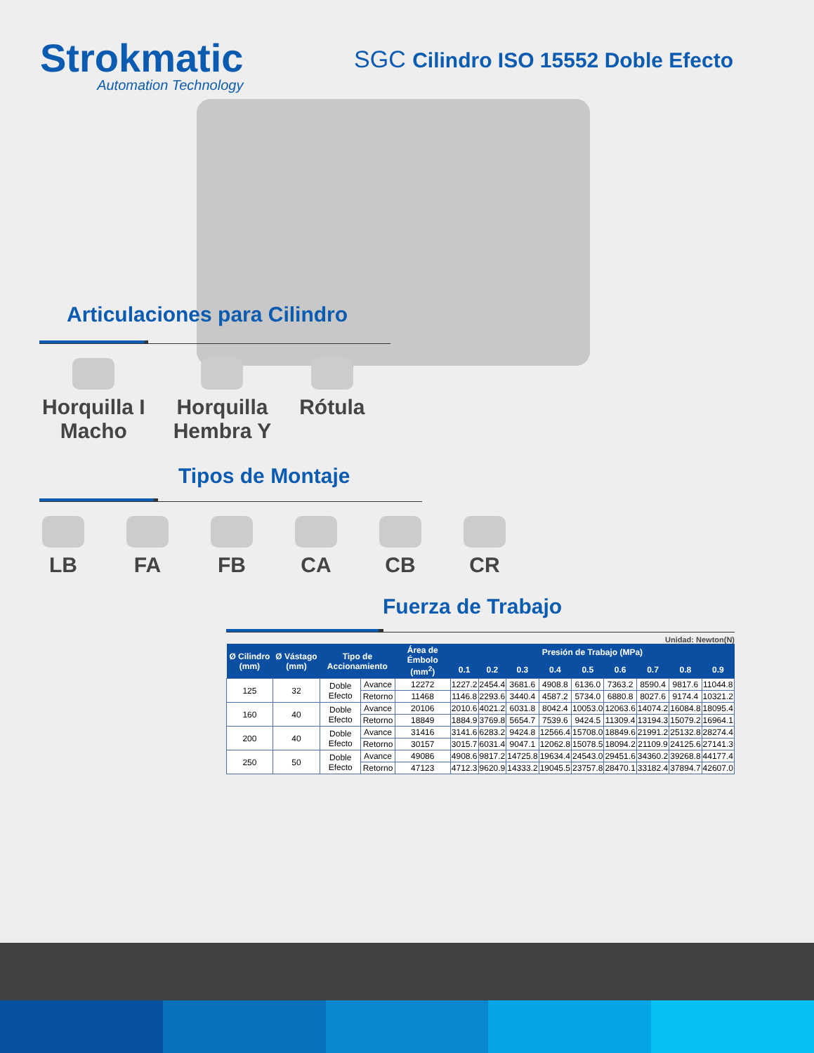Strokmatic
Automation Technology
SGC Cilindro ISO 15552 Doble Efecto
Articulaciones para Cilindro
Horquilla I
Macho
Horquilla
Hembra Y
Rótula
Tipos de Montaje
LB FA FB CA CB CR
Fuerza de Trabajo
Unidad: Newton(N)
| Ø Cilindro (mm) | Ø Vástago (mm) | Tipo de Accionamiento | | Área de Émbolo (mm<sup>2</sup>) | Presión de Trabajo (MPa) | | | | | | | | |
| --- | --- | --- | --- | --- | --- | --- | --- | --- | --- | --- | --- | --- | --- |
| | | | | | 0.1 | 0.2 | 0.3 | 0.4 | 0.5 | 0.6 | 0.7 | 0.8 | 0.9 |
| 125 | 32 | Doble Efecto | Avance | 12272 | 1227.2 | 2454.4 | 3681.6 | 4908.8 | 6136.0 | 7363.2 | 8590.4 | 9817.6 | 11044.8 |
| | | | Retorno | 11468 | 1146.8 | 2293.6 | 3440.4 | 4587.2 | 5734.0 | 6880.8 | 8027.6 | 9174.4 | 10321.2 |
| 160 | 40 | Doble Efecto | Avance | 20106 | 2010.6 | 4021.2 | 6031.8 | 8042.4 | 10053.0 | 12063.6 | 14074.2 | 16084.8 | 18095.4 |
| | | | Retorno | 18849 | 1884.9 | 3769.8 | 5654.7 | 7539.6 | 9424.5 | 11309.4 | 13194.3 | 15079.2 | 16964.1 |
| 200 | 40 | Doble Efecto | Avance | 31416 | 3141.6 | 6283.2 | 9424.8 | 12566.4 | 15708.0 | 18849.6 | 21991.2 | 25132.8 | 28274.4 |
| | | | Retorno | 30157 | 3015.7 | 6031.4 | 9047.1 | 12062.8 | 15078.5 | 18094.2 | 21109.9 | 24125.6 | 27141.3 |
| 250 | 50 | Doble Efecto | Avance | 49086 | 4908.6 | 9817.2 | 14725.8 | 19634.4 | 24543.0 | 29451.6 | 34360.2 | 39268.8 | 44177.4 |
| | | | Retorno | 47123 | 4712.3 | 9620.9 | 14333.2 | 19045.5 | 23757.8 | 28470.1 | 33182.4 | 37894.7 | 42607.0 |